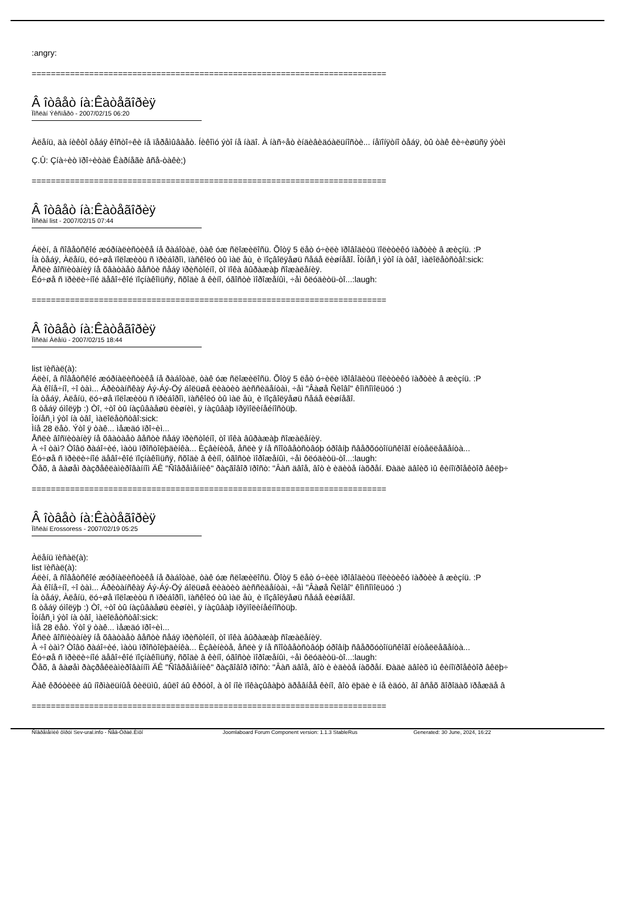:angry:
==========================================================================
Â îòâåò íà:Êàòåãîðèÿ
Ïîñëàí Ýêñïåðò - 2007/02/15 06:20
Àëåíü, äà íèêòî òåáÿ êîñòî÷êè íå ïåðåìûâàåò. Íèêîìó ýòî íå íàäî. À íàñ÷åò èíäèâèäóàëüíîñòè... íåïîíÿòíî òåáÿ, òû òàê êè÷èøüñÿ ýòèì
Ç.Û: Çíà÷èò ïðî÷èòàë Êàðíåãè âñå-òàêè;)
==========================================================================
Â îòâåò íà:Êàòåãîðèÿ
Ïîñëàí list - 2007/02/15 07:44
Áëèí, â ñîâåòñêîé æóðíàëèñòèêå íå ðàáîòàë, òàê óæ ñëîæèëîñü. Õîòÿ 5 ëåò ó÷èëè ïðîâîäèòü ïîëèòèêó ïàðòèè â æèçíü. :P
Íà òåáÿ, Àëåíü, ëó÷øå ïîëîæèòü ñ ïðèáîðîì, ïàñêîëó òû ìàë åù¸ è ïîçâîëÿåøü ñåáå ëèøíåãî. Îòíåñ¸ì ýòî íà òâî¸ ìàëîëåòñòâî:sick:
Åñëè âîñïèòàíèÿ íå õâàòàåò âåñòè ñåáÿ ïðèñòîéíî, òî ïîêà âûðàæàþ ñîæàëåíèÿ.
Ëó÷øå ñ ïðèëè÷íîé äåâî÷êîé ïîçíàêîìüñÿ, ñõîäè â êèíî, óãîñòè ìîðîæåíûì, ÷åì ôëóäèòü-òî...:laugh:
==========================================================================
Â îòâåò íà:Êàòåãîðèÿ
Ïîñëàí Àëåíü - 2007/02/15 18:44
list ïèñàë(à):
Áëèí, â ñîâåòñêîé æóðíàëèñòèêå íå ðàáîòàë, òàê óæ ñëîæèëîñü. Õîòÿ 5 ëåò ó÷èëè ïðîâîäèòü ïîëèòèêó ïàðòèè â æèçíü. :P
Äà êîíå÷íî, ÷î òàì... Áðèòàíñêàÿ Áý-Áý-Öý áîëüøå ëèàòèò äèññèäåíòàì, ÷åì "Âàøå Ñëîâî" êîìñîìîëüöó :)
Íà òåáÿ, Àëåíü, ëó÷øå ïîëîæèòü ñ ïðèáîðîì, ïàñêîëó òû ìàë åù¸ è ïîçâîëÿåøü ñåáå ëèøíåãî.
ß òåáÿ óìîëÿþ :) Òî, ÷òî òû íàçûâàåøü ëèøíèì, ÿ íàçûâàþ ïðÿìîëèíåéíîñòüþ.
Îòíåñ¸ì ýòî íà òâî¸ ìàëîëåòñòâî:sick:
Ìíå 28 ëåò. Ýòî ÿ òàê... ìåæäó ïðî÷èì...
Åñëè âîñïèòàíèÿ íå õâàòàåò âåñòè ñåáÿ ïðèñòîéíî, òî ïîêà âûðàæàþ ñîæàëåíèÿ.
À ÷î òàì? Òîâö ðàáî÷èé, ìàòü ïðîñòîëþäèíêà... Èçâèíèòå, åñëè ÿ íå ñîîòâåòñòâóþ óðîâíþ ñâåðõóòîíüñêîãî èíòåëëåãåíòà...
Ëó÷øå ñ ïðèëè÷íîé äåâî÷êîé ïîçíàêîìüñÿ, ñõîäè â êèíî, óãîñòè ìîðîæåíûì, ÷åì ôëóäèòü-òî...:laugh:
Õåõ, â âàøåì ðàçðåêëàìèðîâàííîì ÄÊ "Ñîâðåìåííèê" ðàçãîâîð ïðîñò: "Âàñ äâîå, âîò è èäèòå íàõðåí. Ðàäè äâîèõ ìû êèíîïðîåêòîð âêëþ÷
==========================================================================
Â îòâåò íà:Êàòåãîðèÿ
Ïîñëàí Erossoress - 2007/02/19 05:25
Àëåíü ïèñàë(à):
list ïèñàë(à):
Áëèí, â ñîâåòñêîé æóðíàëèñòèêå íå ðàáîòàë, òàê óæ ñëîæèëîñü. Õîòÿ 5 ëåò ó÷èëè ïðîâîäèòü ïîëèòèêó ïàðòèè â æèçíü. :P
Äà êîíå÷íî, ÷î òàì... Áðèòàíñêàÿ Áý-Áý-Öý áîëüøå ëèàòèò äèññèäåíòàì, ÷åì "Âàøå Ñëîâî" êîìñîìîëüöó :)
Íà òåáÿ, Àëåíü, ëó÷øå ïîëîæèòü ñ ïðèáîðîì, ïàñêîëó òû ìàë åù¸ è ïîçâîëÿåøü ñåáå ëèøíåãî.
ß òåáÿ óìîëÿþ :) Òî, ÷òî òû íàçûâàåøü ëèøíèì, ÿ íàçûâàþ ïðÿìîëèíåéíîñòüþ.
Îòíåñ¸ì ýòî íà òâî¸ ìàëîëåòñòâî:sick:
Ìíå 28 ëåò. Ýòî ÿ òàê... ìåæäó ïðî÷èì...
Åñëè âîñïèòàíèÿ íå õâàòàåò âåñòè ñåáÿ ïðèñòîéíî, òî ïîêà âûðàæàþ ñîæàëåíèÿ.
À ÷î òàì? Òîâö ðàáî÷èé, ìàòü ïðîñòîëþäèíêà... Èçâèíèòå, åñëè ÿ íå ñîîòâåòñòâóþ óðîâíþ ñâåðõóòîíüñêîãî èíòåëëåãåíòà...
Ëó÷øå ñ ïðèëè÷íîé äåâî÷êîé ïîçíàêîìüñÿ, ñõîäè â êèíî, óãîñòè ìîðîæåíûì, ÷åì ôëóäèòü-òî...:laugh:
Õåõ, â âàøåì ðàçðåêëàìèðîâàííîì ÄÊ "Ñîâðåìåííèê" ðàçãîâîð ïðîñò: "Âàñ äâîå, âîò è èäèòå íàõðåí. Ðàäè äâîèõ ìû êèíîïðîåêòîð âêëþ÷
Äàê êðóòèëè áû íîðìàëüíûå ôèëüìû, áûëî áû êðóòî, à òî íîè ïîêàçûâàþò äðåâíåå êèíî, âîò ëþäè è íå èäóò, âî âñåõ ãîðîäàõ ïðåæäå â
==========================================================================
Ñîâðåìåííèê ôîðóì Sev-ural.info - Ñåâ-Óðàë.Èíôî Joomlaboard Forum Component version: 1.1.3 StableRus Generated: 30 June, 2024, 16:22